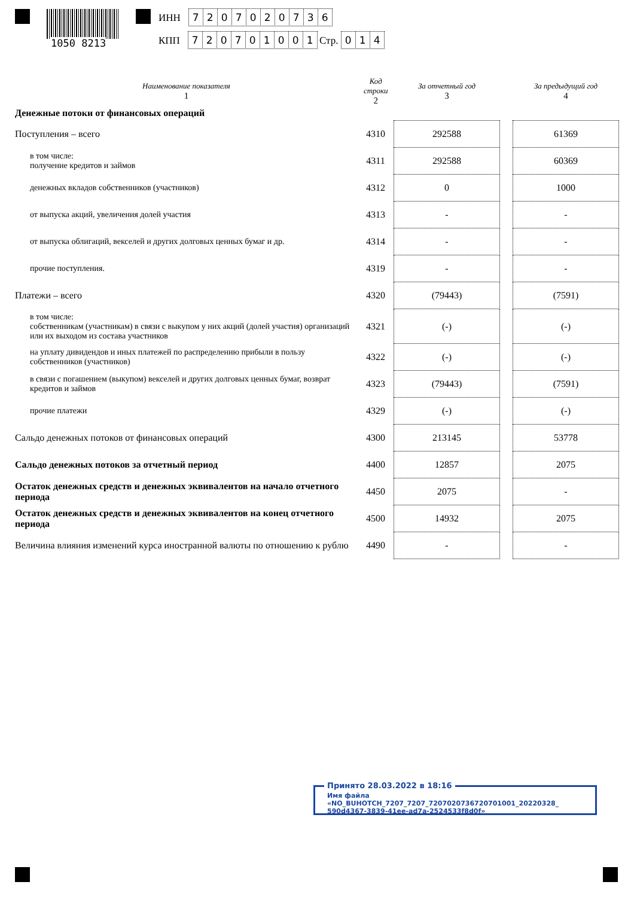1050 8213
ИНН 7207020736
КПП 720701001 Стр. 014
| Наименование показателя 1 | Код строки 2 | За отчетный год 3 | | За предыдущий год 4 |
| --- | --- | --- | --- | --- |
| Денежные потоки от финансовых операций | | | | |
| Поступления – всего | 4310 | 292588 | | 61369 |
| в том числе: получение кредитов и займов | 4311 | 292588 | | 60369 |
| денежных вкладов собственников (участников) | 4312 | 0 | | 1000 |
| от выпуска акций, увеличения долей участия | 4313 | - | | - |
| от выпуска облигаций, векселей и других долговых ценных бумаг и др. | 4314 | - | | - |
| прочие поступления. | 4319 | - | | - |
| Платежи – всего | 4320 | (79443) | | (7591) |
| в том числе: собственникам (участникам) в связи с выкупом у них акций (долей участия) организаций или их выходом из состава участников | 4321 | (-) | | (-) |
| на уплату дивидендов и иных платежей по распределению прибыли в пользу собственников (участников) | 4322 | (-) | | (-) |
| в связи с погашением (выкупом) векселей и других долговых ценных бумаг, возврат кредитов и займов | 4323 | (79443) | | (7591) |
| прочие платежи | 4329 | (-) | | (-) |
| Сальдо денежных потоков от финансовых операций | 4300 | 213145 | | 53778 |
| Сальдо денежных потоков за отчетный период | 4400 | 12857 | | 2075 |
| Остаток денежных средств и денежных эквивалентов на начало отчетного периода | 4450 | 2075 | | - |
| Остаток денежных средств и денежных эквивалентов на конец отчетного периода | 4500 | 14932 | | 2075 |
| Величина влияния изменений курса иностранной валюты по отношению к рублю | 4490 | - | | - |
Принято 28.03.2022 в 18:16
Имя файла «NO_BUHOTCH_7207_7207_7207020736720701001_20220328_
590d4367-3839-41ee-ad7a-2524533f8d0f»